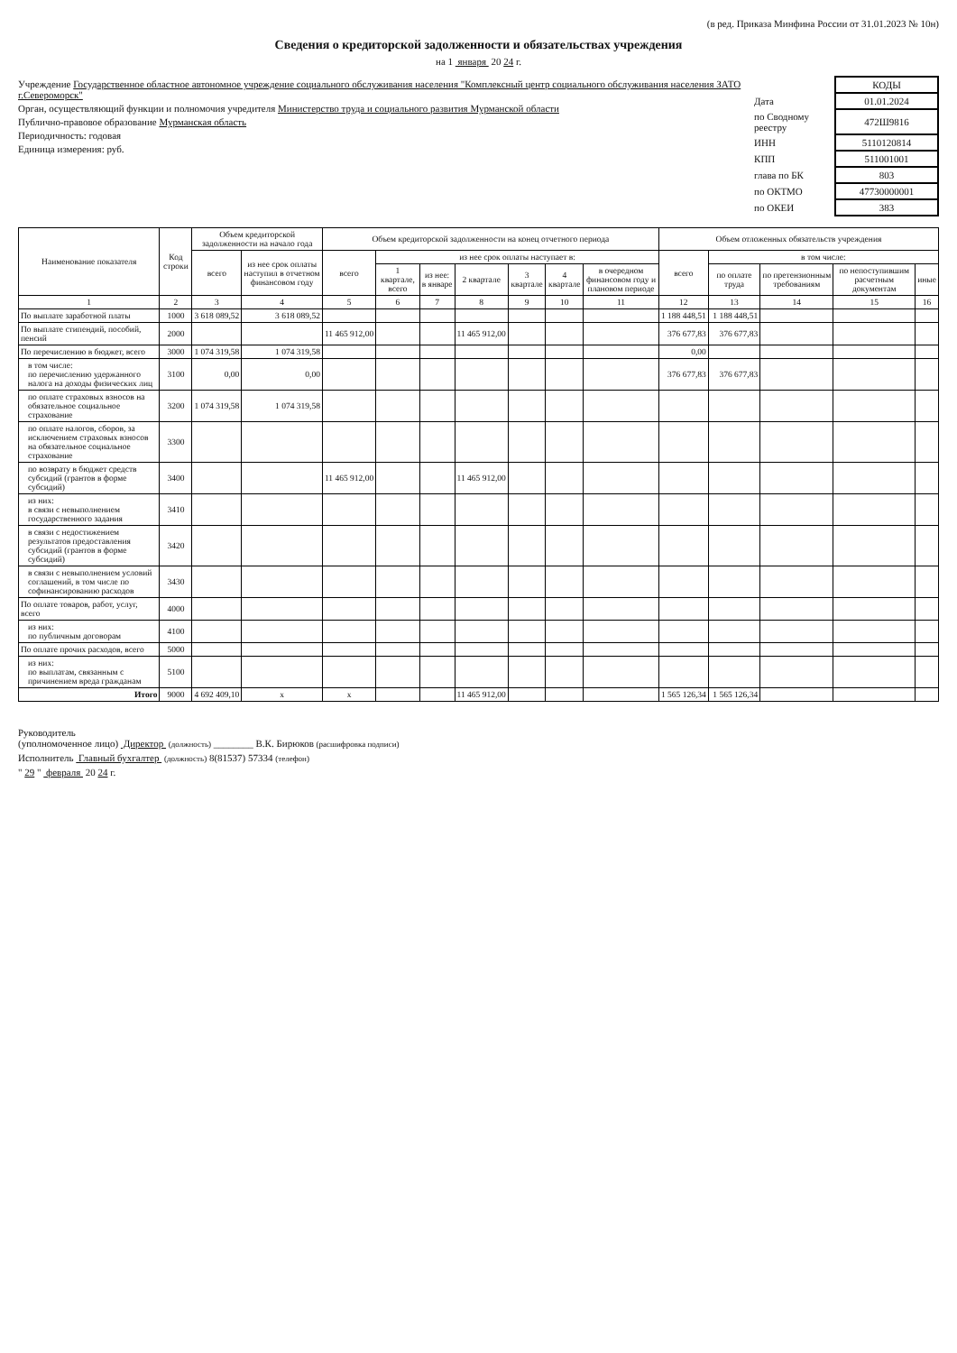(в ред. Приказа Минфина России от 31.01.2023 № 10н)
Сведения о кредиторской задолженности и обязательствах учреждения
на 1 января 20 24 г.
Учреждение Государственное областное автономное учреждение социального обслуживания населения "Комплексный центр социального обслуживания населения ЗАТО г.Североморск"
Орган, осуществляющий функции и полномочия учредителя Министерство труда и социального развития Мурманской области
Публично-правовое образование Мурманская область
Периодичность: годовая
Единица измерения: руб.
| | КОДЫ |
| Дата | 01.01.2024 |
| по Сводному реестру | 472Ш9816 |
| ИНН | 5110120814 |
| КПП | 511001001 |
| глава по БК | 803 |
| по ОКТМО | 47730000001 |
| по ОКЕИ | 383 |
| Наименование показателя | Код строки | Объем кредиторской задолженности на начало года | | Объем кредиторской задолженности на конец отчетного периода | | | | | | | Объем отложенных обязательств учреждения | | | | |
| --- | --- | --- | --- | --- | --- | --- | --- | --- | --- | --- | --- | --- | --- | --- | --- |
| | | всего | из нее срок оплаты наступил в отчетном финансовом году | всего | из нее срок оплаты наступает в: | | | | | | всего | в том числе: | | | |
| | | | | | 1 квартале, всего | из нее: в январе | 2 квартале | 3 квартале | 4 квартале | в очередном финансовом году и плановом периоде | | по оплате труда | по претензионным требованиям | по непоступившим расчетным документам | иные |
| 1 | 2 | 3 | 4 | 5 | 6 | 7 | 8 | 9 | 10 | 11 | 12 | 13 | 14 | 15 | 16 |
| По выплате заработной платы | 1000 | 3 618 089,52 | 3 618 089,52 | | | | | | | | 1 188 448,51 | 1 188 448,51 | | | |
| По выплате стипендий, пособий, пенсий | 2000 | | | 11 465 912,00 | | | 11 465 912,00 | | | | 376 677,83 | 376 677,83 | | | |
| По перечислению в бюджет, всего | 3000 | 1 074 319,58 | 1 074 319,58 | | | | | | | | 0,00 | | | | |
| в том числе: по перечислению удержанного налога на доходы физических лиц | 3100 | 0,00 | 0,00 | | | | | | | | 376 677,83 | 376 677,83 | | | |
| по оплате страховых взносов на обязательное социальное страхование | 3200 | 1 074 319,58 | 1 074 319,58 | | | | | | | | | | | | |
| по оплате налогов, сборов, за исключением страховых взносов на обязательное социальное страхование | 3300 | | | | | | | | | | | | | | |
| по возврату в бюджет средств субсидий (грантов в форме субсидий) | 3400 | | | 11 465 912,00 | | | 11 465 912,00 | | | | | | | | |
| из них: в связи с невыполнением государственного задания | 3410 | | | | | | | | | | | | | | |
| в связи с недостижением результатов предоставления субсидий (грантов в форме субсидий) | 3420 | | | | | | | | | | | | | | |
| в связи с невыполнением условий соглашений, в том числе по софинансированию расходов | 3430 | | | | | | | | | | | | | | |
| По оплате товаров, работ, услуг, всего | 4000 | | | | | | | | | | | | | | |
| из них: по публичным договорам | 4100 | | | | | | | | | | | | | | |
| По оплате прочих расходов, всего | 5000 | | | | | | | | | | | | | | |
| из них: по выплатам, связанным с причинением вреда гражданам | 5100 | | | | | | | | | | | | | | |
| Итого | 9000 | 4 692 409,10 | x | x | | | 11 465 912,00 | | | | 1 565 126,34 | 1 565 126,34 | | | |
Руководитель
(уполномоченное лицо) Директор (должность) ________ В.К. Бирюков (расшифровка подписи)
Исполнитель Главный бухгалтер (должность) 8(81537) 57334 (телефон)
" 29 " февраля 20 24 г.